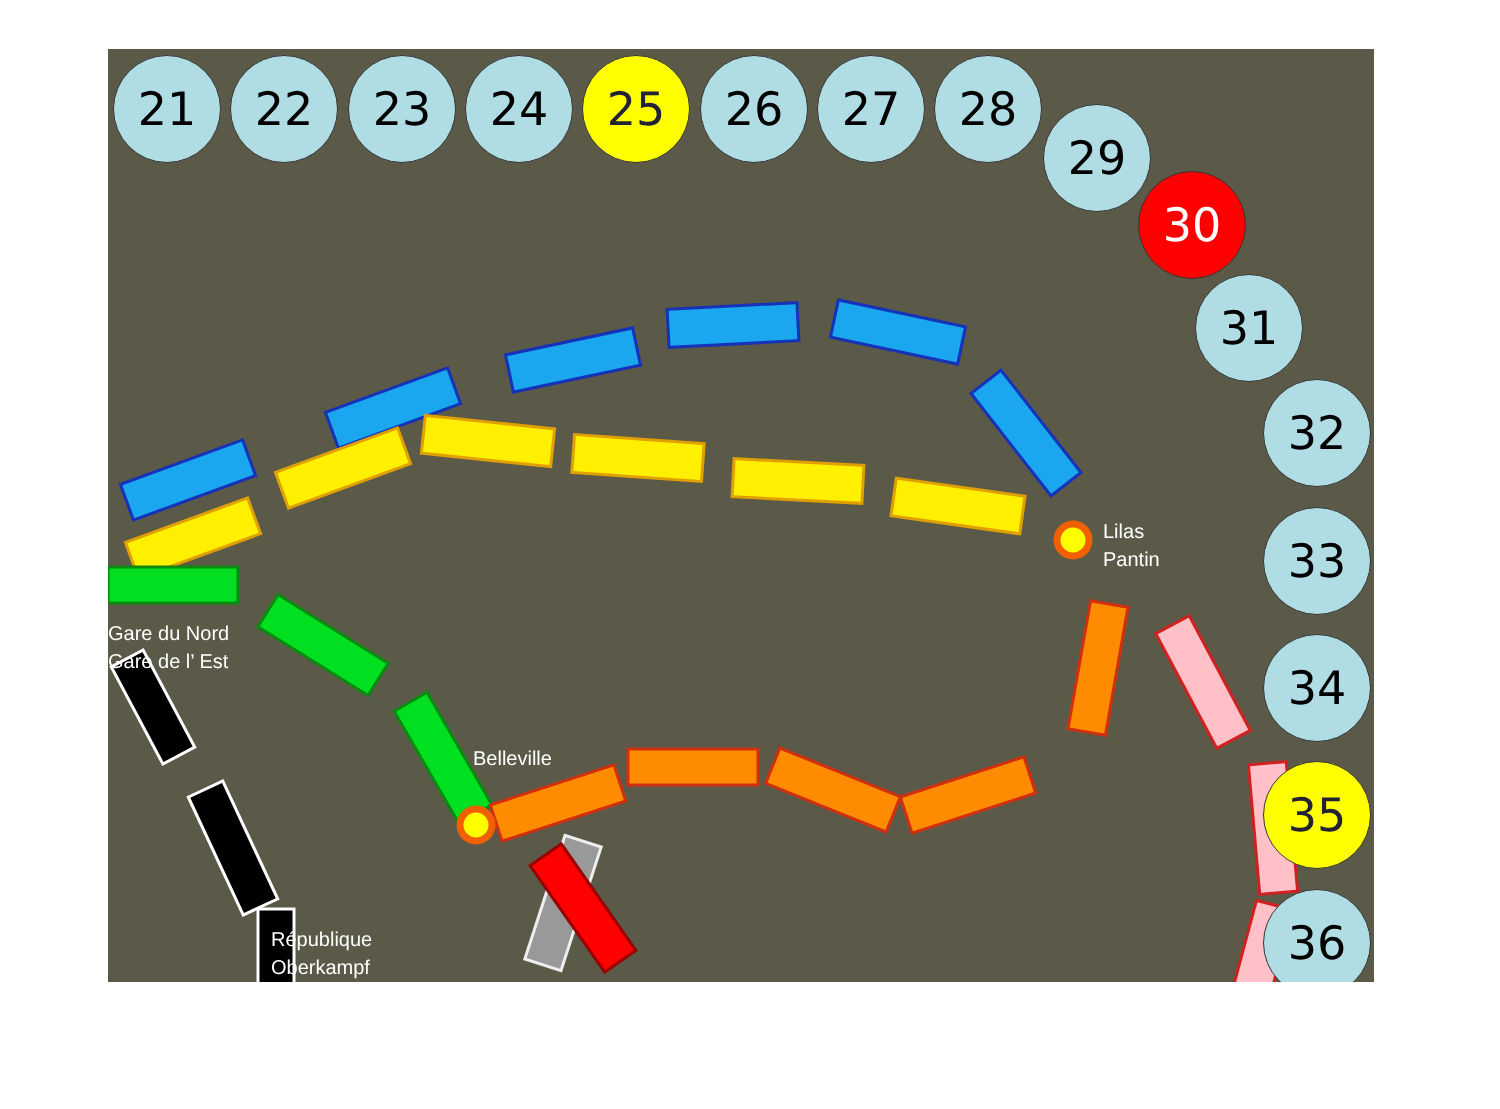Lilas
Pantin
Gare du Nord
Gare de l’ Est
Belleville
République
Oberkampf
21 22 23 24 25 26 27 28
29
30
31
32
33
34
35
36